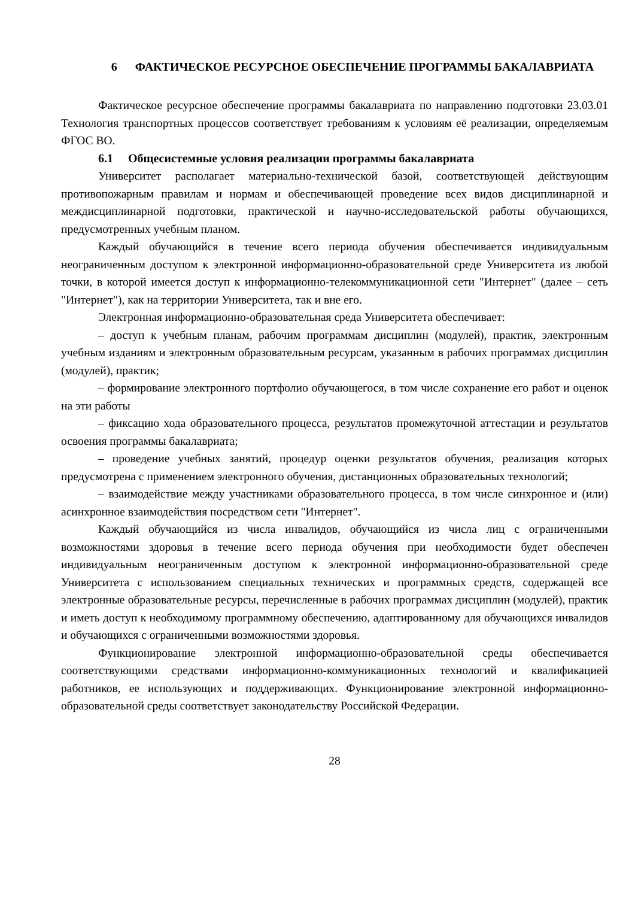6 ФАКТИЧЕСКОЕ РЕСУРСНОЕ ОБЕСПЕЧЕНИЕ ПРОГРАММЫ БАКАЛАВРИАТА
Фактическое ресурсное обеспечение программы бакалавриата по направлению подготовки 23.03.01 Технология транспортных процессов соответствует требованиям к условиям её реализации, определяемым ФГОС ВО.
6.1 Общесистемные условия реализации программы бакалавриата
Университет располагает материально-технической базой, соответствующей действующим противопожарным правилам и нормам и обеспечивающей проведение всех видов дисциплинарной и междисциплинарной подготовки, практической и научно-исследовательской работы обучающихся, предусмотренных учебным планом.
Каждый обучающийся в течение всего периода обучения обеспечивается индивидуальным неограниченным доступом к электронной информационно-образовательной среде Университета из любой точки, в которой имеется доступ к информационно-телекоммуникационной сети "Интернет" (далее – сеть "Интернет"), как на территории Университета, так и вне его.
Электронная информационно-образовательная среда Университета обеспечивает:
– доступ к учебным планам, рабочим программам дисциплин (модулей), практик, электронным учебным изданиям и электронным образовательным ресурсам, указанным в рабочих программах дисциплин (модулей), практик;
– формирование электронного портфолио обучающегося, в том числе сохранение его работ и оценок на эти работы
– фиксацию хода образовательного процесса, результатов промежуточной аттестации и результатов освоения программы бакалавриата;
– проведение учебных занятий, процедур оценки результатов обучения, реализация которых предусмотрена с применением электронного обучения, дистанционных образовательных технологий;
– взаимодействие между участниками образовательного процесса, в том числе синхронное и (или) асинхронное взаимодействия посредством сети "Интернет".
Каждый обучающийся из числа инвалидов, обучающийся из числа лиц с ограниченными возможностями здоровья в течение всего периода обучения при необходимости будет обеспечен индивидуальным неограниченным доступом к электронной информационно-образовательной среде Университета с использованием специальных технических и программных средств, содержащей все электронные образовательные ресурсы, перечисленные в рабочих программах дисциплин (модулей), практик и иметь доступ к необходимому программному обеспечению, адаптированному для обучающихся инвалидов и обучающихся с ограниченными возможностями здоровья.
Функционирование электронной информационно-образовательной среды обеспечивается соответствующими средствами информационно-коммуникационных технологий и квалификацией работников, ее использующих и поддерживающих. Функционирование электронной информационно-образовательной среды соответствует законодательству Российской Федерации.
28